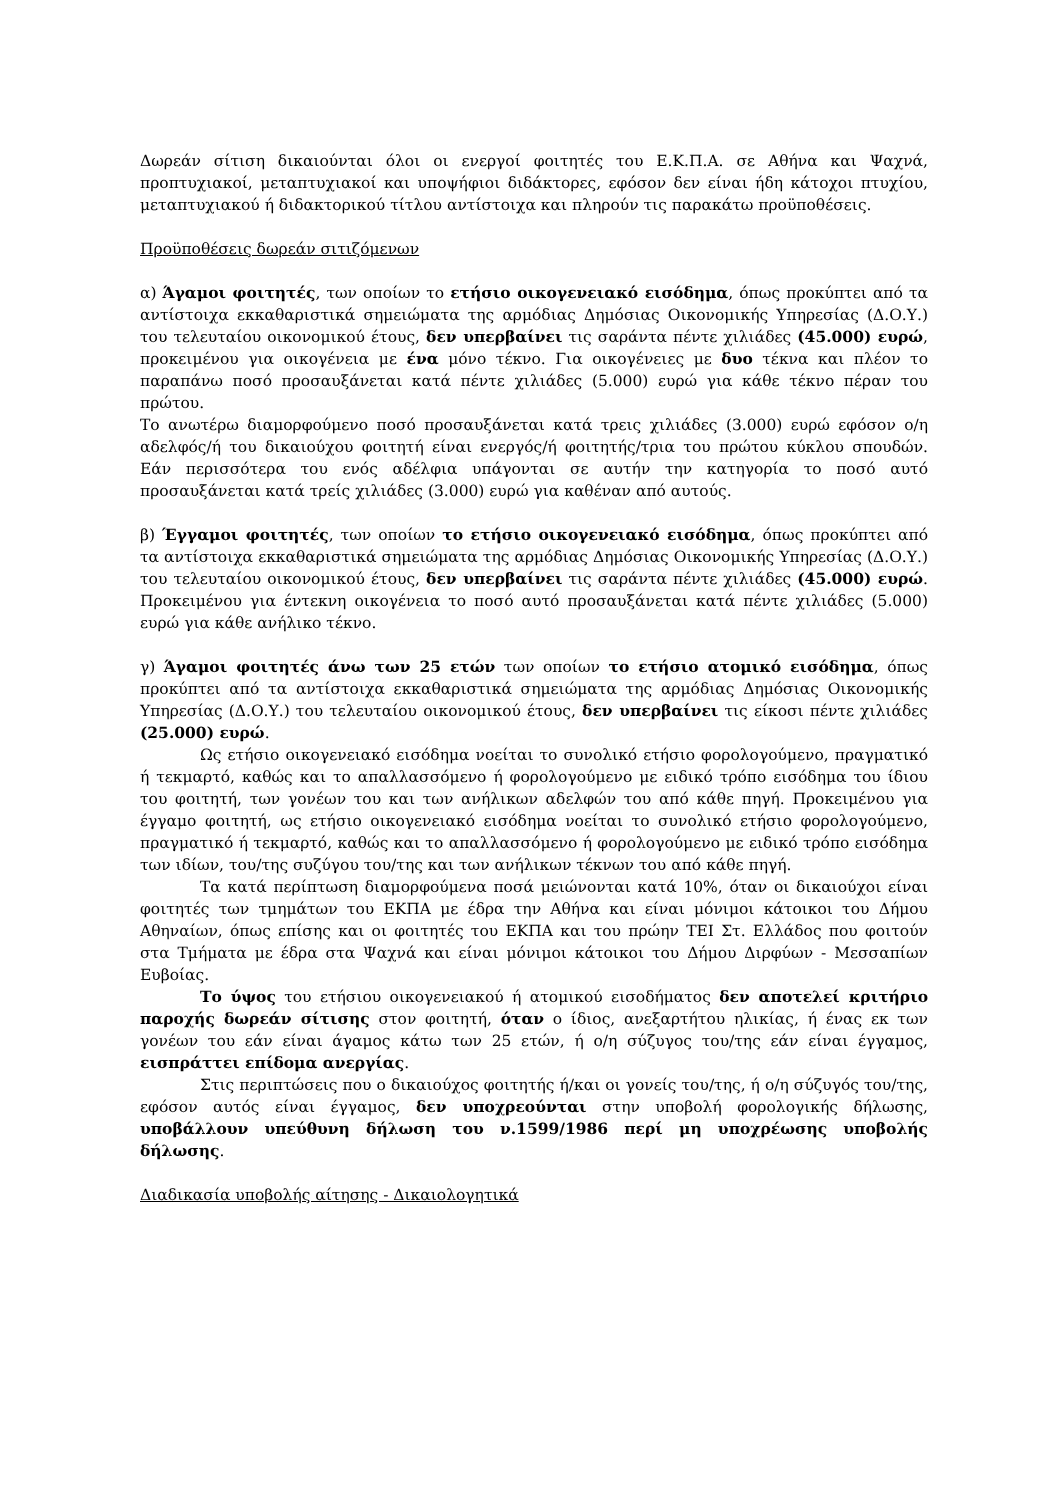Δωρεάν σίτιση δικαιούνται όλοι οι ενεργοί φοιτητές του Ε.Κ.Π.Α. σε Αθήνα και Ψαχνά, προπτυχιακοί, μεταπτυχιακοί και υποψήφιοι διδάκτορες, εφόσον δεν είναι ήδη κάτοχοι πτυχίου, μεταπτυχιακού ή διδακτορικού τίτλου αντίστοιχα και πληρούν τις παρακάτω προϋποθέσεις.
Προϋποθέσεις δωρεάν σιτιζόμενων
α) Άγαμοι φοιτητές, των οποίων το ετήσιο οικογενειακό εισόδημα, όπως προκύπτει από τα αντίστοιχα εκκαθαριστικά σημειώματα της αρμόδιας Δημόσιας Οικονομικής Υπηρεσίας (Δ.Ο.Υ.) του τελευταίου οικονομικού έτους, δεν υπερβαίνει τις σαράντα πέντε χιλιάδες (45.000) ευρώ, προκειμένου για οικογένεια με ένα μόνο τέκνο. Για οικογένειες με δυο τέκνα και πλέον το παραπάνω ποσό προσαυξάνεται κατά πέντε χιλιάδες (5.000) ευρώ για κάθε τέκνο πέραν του πρώτου.
Το ανωτέρω διαμορφούμενο ποσό προσαυξάνεται κατά τρεις χιλιάδες (3.000) ευρώ εφόσον ο/η αδελφός/ή του δικαιούχου φοιτητή είναι ενεργός/ή φοιτητής/τρια του πρώτου κύκλου σπουδών. Εάν περισσότερα του ενός αδέλφια υπάγονται σε αυτήν την κατηγορία το ποσό αυτό προσαυξάνεται κατά τρείς χιλιάδες (3.000) ευρώ για καθέναν από αυτούς.
β) Έγγαμοι φοιτητές, των οποίων το ετήσιο οικογενειακό εισόδημα, όπως προκύπτει από τα αντίστοιχα εκκαθαριστικά σημειώματα της αρμόδιας Δημόσιας Οικονομικής Υπηρεσίας (Δ.Ο.Υ.) του τελευταίου οικονομικού έτους, δεν υπερβαίνει τις σαράντα πέντε χιλιάδες (45.000) ευρώ. Προκειμένου για έντεκνη οικογένεια το ποσό αυτό προσαυξάνεται κατά πέντε χιλιάδες (5.000) ευρώ για κάθε ανήλικο τέκνο.
γ) Άγαμοι φοιτητές άνω των 25 ετών των οποίων το ετήσιο ατομικό εισόδημα, όπως προκύπτει από τα αντίστοιχα εκκαθαριστικά σημειώματα της αρμόδιας Δημόσιας Οικονομικής Υπηρεσίας (Δ.Ο.Υ.) του τελευταίου οικονομικού έτους, δεν υπερβαίνει τις είκοσι πέντε χιλιάδες (25.000) ευρώ.
Ως ετήσιο οικογενειακό εισόδημα νοείται το συνολικό ετήσιο φορολογούμενο, πραγματικό ή τεκμαρτό, καθώς και το απαλλασσόμενο ή φορολογούμενο με ειδικό τρόπο εισόδημα του ίδιου του φοιτητή, των γονέων του και των ανήλικων αδελφών του από κάθε πηγή. Προκειμένου για έγγαμο φοιτητή, ως ετήσιο οικογενειακό εισόδημα νοείται το συνολικό ετήσιο φορολογούμενο, πραγματικό ή τεκμαρτό, καθώς και το απαλλασσόμενο ή φορολογούμενο με ειδικό τρόπο εισόδημα των ιδίων, του/της συζύγου του/της και των ανήλικων τέκνων του από κάθε πηγή.
Τα κατά περίπτωση διαμορφούμενα ποσά μειώνονται κατά 10%, όταν οι δικαιούχοι είναι φοιτητές των τμημάτων του ΕΚΠΑ με έδρα την Αθήνα και είναι μόνιμοι κάτοικοι του Δήμου Αθηναίων, όπως επίσης και οι φοιτητές του ΕΚΠΑ και του πρώην ΤΕΙ Στ. Ελλάδος που φοιτούν στα Τμήματα με έδρα στα Ψαχνά και είναι μόνιμοι κάτοικοι του Δήμου Διρφύων - Μεσσαπίων Ευβοίας.
Το ύψος του ετήσιου οικογενειακού ή ατομικού εισοδήματος δεν αποτελεί κριτήριο παροχής δωρεάν σίτισης στον φοιτητή, όταν ο ίδιος, ανεξαρτήτου ηλικίας, ή ένας εκ των γονέων του εάν είναι άγαμος κάτω των 25 ετών, ή ο/η σύζυγος του/της εάν είναι έγγαμος, εισπράττει επίδομα ανεργίας.
Στις περιπτώσεις που ο δικαιούχος φοιτητής ή/και οι γονείς του/της, ή ο/η σύζυγός του/της, εφόσον αυτός είναι έγγαμος, δεν υποχρεούνται στην υποβολή φορολογικής δήλωσης, υποβάλλουν υπεύθυνη δήλωση του ν.1599/1986 περί μη υποχρέωσης υποβολής δήλωσης.
Διαδικασία υποβολής αίτησης - Δικαιολογητικά